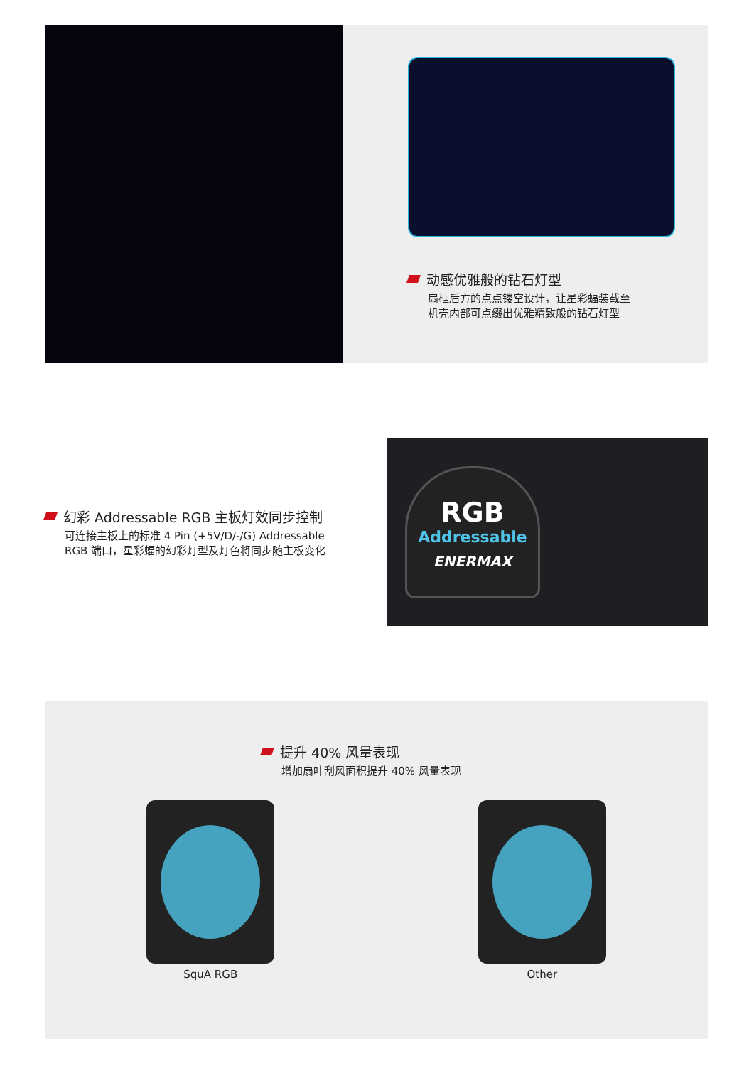动感优雅般的钻石灯型
扇框后方的点点镂空设计，让星彩蝠装载至
机壳内部可点缀出优雅精致般的钻石灯型
幻彩 Addressable RGB 主板灯效同步控制
可连接主板上的标准 4 Pin (+5V/D/-/G) Addressable RGB 端口，星彩蝠的幻彩灯型及灯色将同步随主板变化
RGB
Addressable
ENERMAX
提升 40% 风量表现
增加扇叶刮风面积提升 40% 风量表现
SquA RGB Other